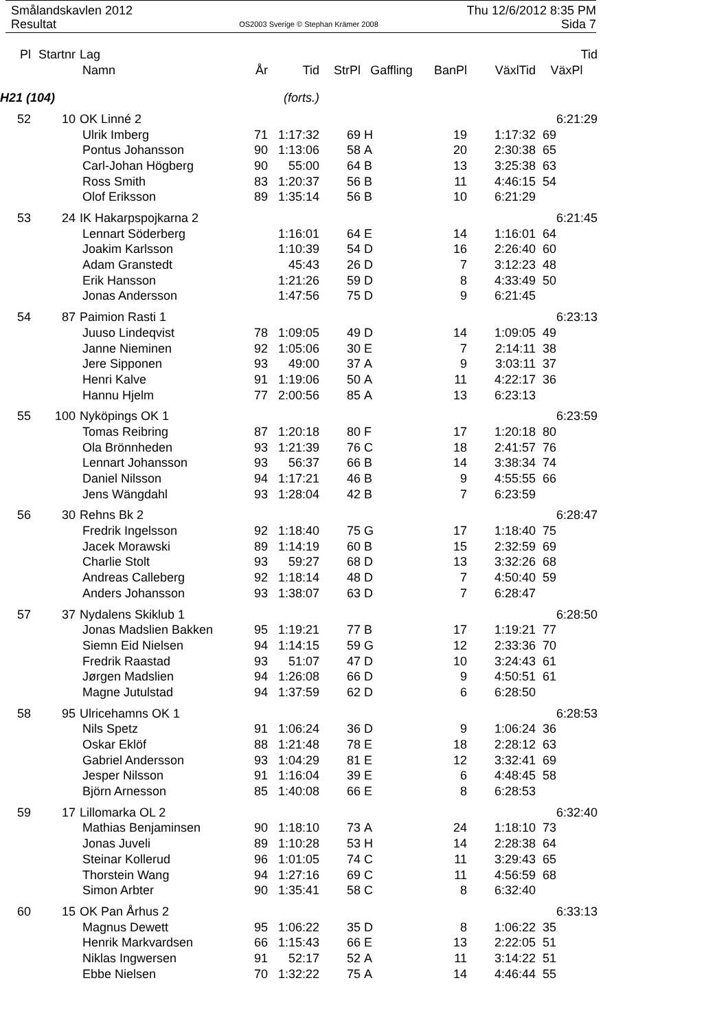Smålandskavlen 2012 Thu 12/6/2012 8:35 PM
Resultat OS2003 Sverige © Stephan Krämer 2008 Sida 7
| Pl | Startnr | Lag | | | | | | | Tid |
| --- | --- | --- | --- | --- | --- | --- | --- | --- | --- |
| | | Namn | År | Tid | StrPl | Gaffling | BanPl | VäxlTid | VäxPl |
| H21 (104) | | | (forts.) | | | | | | |
| 52 | 10 | OK Linné 2 | | | | | | | 6:21:29 |
| | | Ulrik Imberg | 71 | 1:17:32 | 69 | H | 19 | 1:17:32 | 69 |
| | | Pontus Johansson | 90 | 1:13:06 | 58 | A | 20 | 2:30:38 | 65 |
| | | Carl-Johan Högberg | 90 | 55:00 | 64 | B | 13 | 3:25:38 | 63 |
| | | Ross Smith | 83 | 1:20:37 | 56 | B | 11 | 4:46:15 | 54 |
| | | Olof Eriksson | 89 | 1:35:14 | 56 | B | 10 | 6:21:29 | |
| 53 | 24 | IK Hakarpspojkarna 2 | | | | | | | 6:21:45 |
| | | Lennart Söderberg | | 1:16:01 | 64 | E | 14 | 1:16:01 | 64 |
| | | Joakim Karlsson | | 1:10:39 | 54 | D | 16 | 2:26:40 | 60 |
| | | Adam Granstedt | | 45:43 | 26 | D | 7 | 3:12:23 | 48 |
| | | Erik Hansson | | 1:21:26 | 59 | D | 8 | 4:33:49 | 50 |
| | | Jonas Andersson | | 1:47:56 | 75 | D | 9 | 6:21:45 | |
| 54 | 87 | Paimion Rasti 1 | | | | | | | 6:23:13 |
| | | Juuso Lindeqvist | 78 | 1:09:05 | 49 | D | 14 | 1:09:05 | 49 |
| | | Janne Nieminen | 92 | 1:05:06 | 30 | E | 7 | 2:14:11 | 38 |
| | | Jere Sipponen | 93 | 49:00 | 37 | A | 9 | 3:03:11 | 37 |
| | | Henri Kalve | 91 | 1:19:06 | 50 | A | 11 | 4:22:17 | 36 |
| | | Hannu Hjelm | 77 | 2:00:56 | 85 | A | 13 | 6:23:13 | |
| 55 | 100 | Nyköpings OK 1 | | | | | | | 6:23:59 |
| | | Tomas Reibring | 87 | 1:20:18 | 80 | F | 17 | 1:20:18 | 80 |
| | | Ola Brönnheden | 93 | 1:21:39 | 76 | C | 18 | 2:41:57 | 76 |
| | | Lennart Johansson | 93 | 56:37 | 66 | B | 14 | 3:38:34 | 74 |
| | | Daniel Nilsson | 94 | 1:17:21 | 46 | B | 9 | 4:55:55 | 66 |
| | | Jens Wängdahl | 93 | 1:28:04 | 42 | B | 7 | 6:23:59 | |
| 56 | 30 | Rehns Bk 2 | | | | | | | 6:28:47 |
| | | Fredrik Ingelsson | 92 | 1:18:40 | 75 | G | 17 | 1:18:40 | 75 |
| | | Jacek Morawski | 89 | 1:14:19 | 60 | B | 15 | 2:32:59 | 69 |
| | | Charlie Stolt | 93 | 59:27 | 68 | D | 13 | 3:32:26 | 68 |
| | | Andreas Calleberg | 92 | 1:18:14 | 48 | D | 7 | 4:50:40 | 59 |
| | | Anders Johansson | 93 | 1:38:07 | 63 | D | 7 | 6:28:47 | |
| 57 | 37 | Nydalens Skiklub 1 | | | | | | | 6:28:50 |
| | | Jonas Madslien Bakken | 95 | 1:19:21 | 77 | B | 17 | 1:19:21 | 77 |
| | | Siemn Eid Nielsen | 94 | 1:14:15 | 59 | G | 12 | 2:33:36 | 70 |
| | | Fredrik Raastad | 93 | 51:07 | 47 | D | 10 | 3:24:43 | 61 |
| | | Jørgen Madslien | 94 | 1:26:08 | 66 | D | 9 | 4:50:51 | 61 |
| | | Magne Jutulstad | 94 | 1:37:59 | 62 | D | 6 | 6:28:50 | |
| 58 | 95 | Ulricehamns OK 1 | | | | | | | 6:28:53 |
| | | Nils Spetz | 91 | 1:06:24 | 36 | D | 9 | 1:06:24 | 36 |
| | | Oskar Eklöf | 88 | 1:21:48 | 78 | E | 18 | 2:28:12 | 63 |
| | | Gabriel Andersson | 93 | 1:04:29 | 81 | E | 12 | 3:32:41 | 69 |
| | | Jesper Nilsson | 91 | 1:16:04 | 39 | E | 6 | 4:48:45 | 58 |
| | | Björn Arnesson | 85 | 1:40:08 | 66 | E | 8 | 6:28:53 | |
| 59 | 17 | Lillomarka OL 2 | | | | | | | 6:32:40 |
| | | Mathias Benjaminsen | 90 | 1:18:10 | 73 | A | 24 | 1:18:10 | 73 |
| | | Jonas Juveli | 89 | 1:10:28 | 53 | H | 14 | 2:28:38 | 64 |
| | | Steinar Kollerud | 96 | 1:01:05 | 74 | C | 11 | 3:29:43 | 65 |
| | | Thorstein Wang | 94 | 1:27:16 | 69 | C | 11 | 4:56:59 | 68 |
| | | Simon Arbter | 90 | 1:35:41 | 58 | C | 8 | 6:32:40 | |
| 60 | 15 | OK Pan Århus 2 | | | | | | | 6:33:13 |
| | | Magnus Dewett | 95 | 1:06:22 | 35 | D | 8 | 1:06:22 | 35 |
| | | Henrik Markvardsen | 66 | 1:15:43 | 66 | E | 13 | 2:22:05 | 51 |
| | | Niklas Ingwersen | 91 | 52:17 | 52 | A | 11 | 3:14:22 | 51 |
| | | Ebbe Nielsen | 70 | 1:32:22 | 75 | A | 14 | 4:46:44 | 55 |